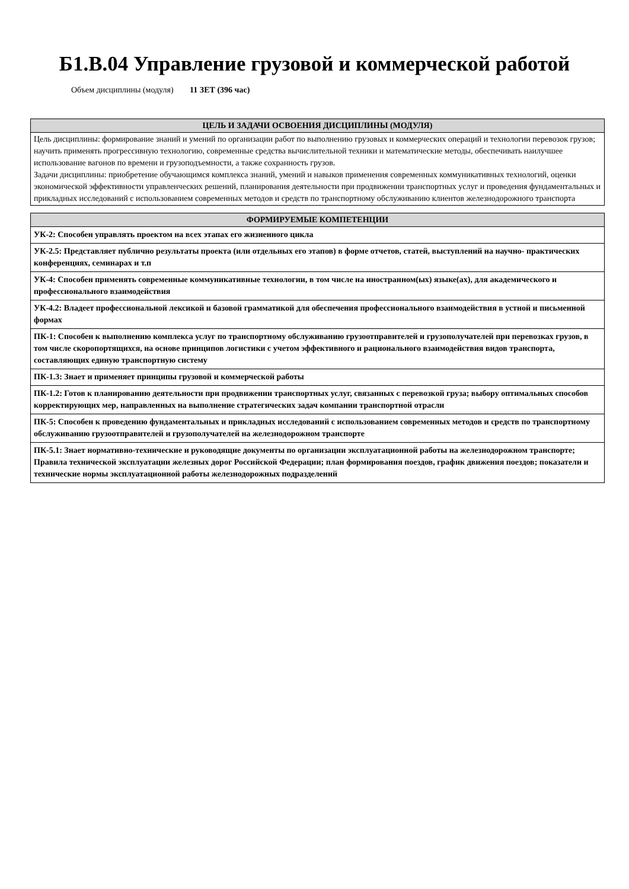Б1.В.04 Управление грузовой и коммерческой работой
Объем дисциплины (модуля) 11 ЗЕТ (396 час)
| ЦЕЛЬ И ЗАДАЧИ ОСВОЕНИЯ ДИСЦИПЛИНЫ (МОДУЛЯ) |
| --- |
| Цель дисциплины: формирование знаний и умений по организации работ по выполнению грузовых и коммерческих операций и технологии перевозок грузов; научить применять прогрессивную технологию, современные средства вычислительной техники и математические методы, обеспечивать наилучшее использование вагонов по времени и грузоподъемности, а также сохранность грузов. Задачи дисциплины: приобретение обучающимся комплекса знаний, умений и навыков применения современных коммуникативных технологий, оценки экономической эффективности управленческих решений, планирования деятельности при продвижении транспортных услуг и проведения фундаментальных и прикладных исследований с использованием современных методов и средств по транспортному обслуживанию клиентов железнодорожного транспорта |
| ФОРМИРУЕМЫЕ КОМПЕТЕНЦИИ |
| --- |
| УК-2: Способен управлять проектом на всех этапах его жизненного цикла |
| УК-2.5: Представляет публично результаты проекта (или отдельных его этапов) в форме отчетов, статей, выступлений на научно- практических конференциях, семинарах и т.п |
| УК-4: Способен применять современные коммуникативные технологии, в том числе на иностранном(ых) языке(ах), для академического и профессионального взаимодействия |
| УК-4.2: Владеет профессиональной лексикой и базовой грамматикой для обеспечения профессионального взаимодействия в устной и письменной формах |
| ПК-1: Способен к выполнению комплекса услуг по транспортному обслуживанию грузоотправителей и грузополучателей при перевозках грузов, в том числе скоропортящихся, на основе принципов логистики с учетом эффективного и рационального взаимодействия видов транспорта, составляющих единую транспортную систему |
| ПК-1.3: Знает и применяет принципы грузовой и коммерческой работы |
| ПК-1.2: Готов к планированию деятельности при продвижении транспортных услуг, связанных с перевозкой груза; выбору оптимальных способов корректирующих мер, направленных на выполнение стратегических задач компании транспортной отрасли |
| ПК-5: Способен к проведению фундаментальных и прикладных исследований с использованием современных методов и средств по транспортному обслуживанию грузоотправителей и грузополучателей на железнодорожном транспорте |
| ПК-5.1: Знает нормативно-технические и руководящие документы по организации эксплуатационной работы на железнодорожном транспорте; Правила технической эксплуатации железных дорог Российской Федерации; план формирования поездов, график движения поездов; показатели и технические нормы эксплуатационной работы железнодорожных подразделений |